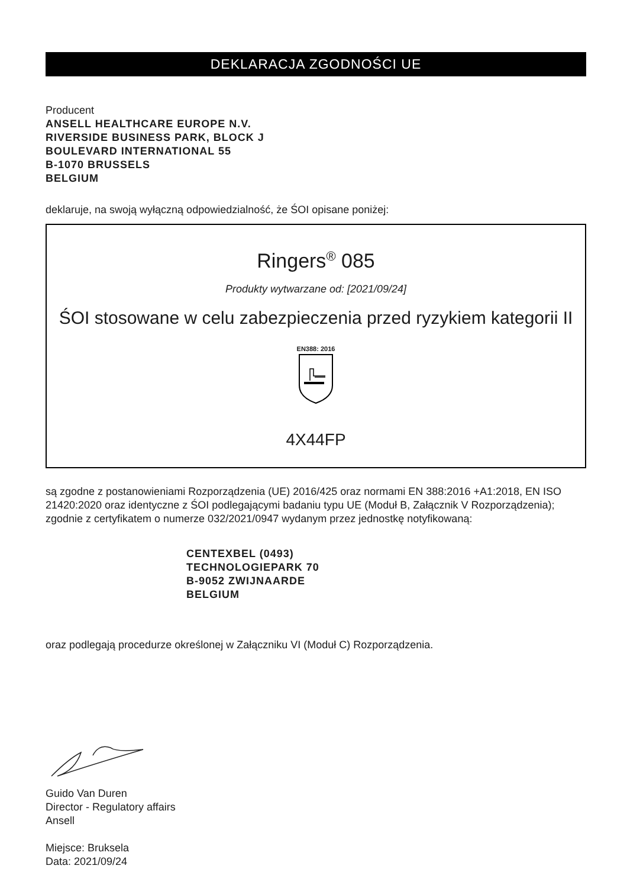DEKLARACJA ZGODNOŚCI UE
Producent
ANSELL HEALTHCARE EUROPE N.V.
RIVERSIDE BUSINESS PARK, BLOCK J
BOULEVARD INTERNATIONAL 55
B-1070 BRUSSELS
BELGIUM
deklaruje, na swoją wyłączną odpowiedzialność, że ŚOI opisane poniżej:
Ringers<sup>®</sup> 085
Produkty wytwarzane od: [2021/09/24]
ŚOI stosowane w celu zabezpieczenia przed ryzykiem kategorii II
EN388: 2016
4X44FP
są zgodne z postanowieniami Rozporządzenia (UE) 2016/425 oraz normami EN 388:2016 +A1:2018, EN ISO 21420:2020 oraz identyczne z ŚOI podlegającymi badaniu typu UE (Moduł B, Załącznik V Rozporządzenia); zgodnie z certyfikatem o numerze 032/2021/0947 wydanym przez jednostkę notyfikowaną:
CENTEXBEL (0493)
TECHNOLOGIEPARK 70
B-9052 ZWIJNAARDE
BELGIUM
oraz podlegają procedurze określonej w Załączniku VI (Moduł C) Rozporządzenia.
Guido Van Duren
Director - Regulatory affairs
Ansell
Miejsce: Bruksela
Data: 2021/09/24